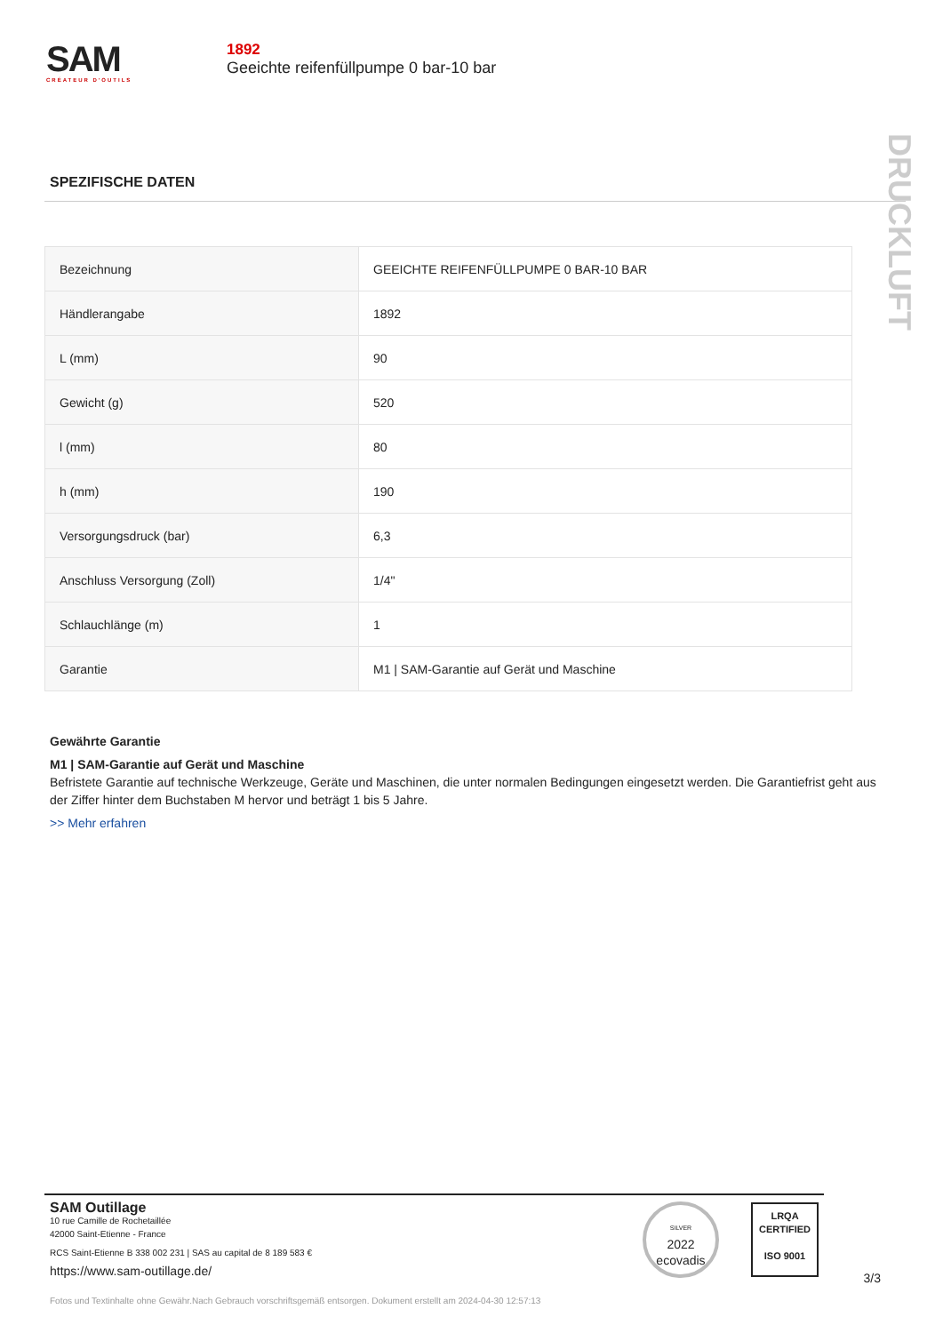SAM
CRÉATEUR D'OUTILS
1892
Geeichte reifenfüllpumpe 0 bar-10 bar
DRUCKLUFT
SPEZIFISCHE DATEN
| Bezeichnung | GEEICHTE REIFENFÜLLPUMPE 0 BAR-10 BAR |
| Händlerangabe | 1892 |
| L (mm) | 90 |
| Gewicht (g) | 520 |
| l (mm) | 80 |
| h (mm) | 190 |
| Versorgungsdruck (bar) | 6,3 |
| Anschluss Versorgung (Zoll) | 1/4" |
| Schlauchlänge (m) | 1 |
| Garantie | M1 / SAM-Garantie auf Gerät und Maschine |
Gewährte Garantie
M1 | SAM-Garantie auf Gerät und Maschine
Befristete Garantie auf technische Werkzeuge, Geräte und Maschinen, die unter normalen Bedingungen eingesetzt werden. Die Garantiefrist geht aus der Ziffer hinter dem Buchstaben M hervor und beträgt 1 bis 5 Jahre.
>> Mehr erfahren
SAM Outillage
10 rue Camille de Rochetaillée
42000 Saint-Etienne - France
RCS Saint-Etienne B 338 002 231 | SAS au capital de 8 189 583 €
https://www.sam-outillage.de/
SILVER
2022
ecovadis
LRQA
CERTIFIED
ISO 9001
3/3
Fotos und Textinhalte ohne Gewähr.Nach Gebrauch vorschriftsgemäß entsorgen. Dokument erstellt am 2024-04-30 12:57:13